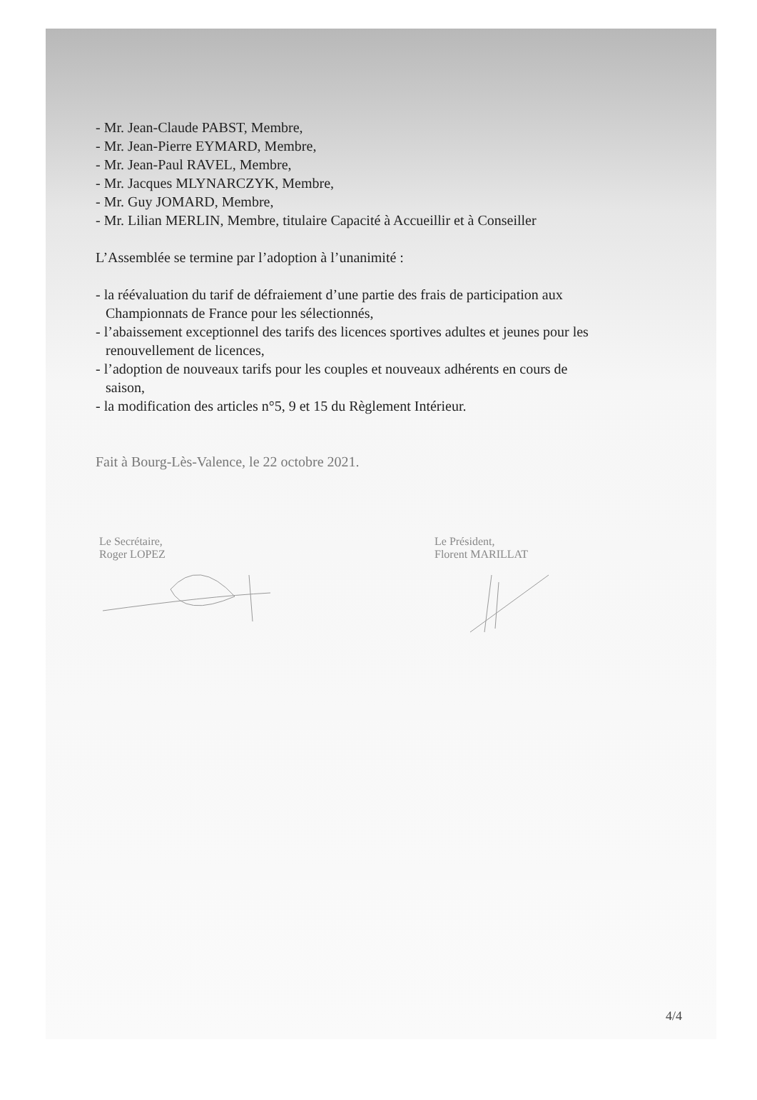- Mr. Jean-Claude PABST, Membre,
- Mr. Jean-Pierre EYMARD, Membre,
- Mr. Jean-Paul RAVEL, Membre,
- Mr. Jacques MLYNARCZYK, Membre,
- Mr. Guy JOMARD, Membre,
- Mr. Lilian MERLIN, Membre, titulaire Capacité à Accueillir et à Conseiller
L’Assemblée se termine par l’adoption à l’unanimité :
- la réévaluation du tarif de défraiement d’une partie des frais de participation aux
Championnats de France pour les sélectionnés,
- l’abaissement exceptionnel des tarifs des licences sportives adultes et jeunes pour les
renouvellement de licences,
- l’adoption de nouveaux tarifs pour les couples et nouveaux adhérents en cours de
saison,
- la modification des articles n°5, 9 et 15 du Règlement Intérieur.
Fait à Bourg-Lès-Valence, le 22 octobre 2021.
Le Secrétaire,
Roger LOPEZ
Le Président,
Florent MARILLAT
4/4